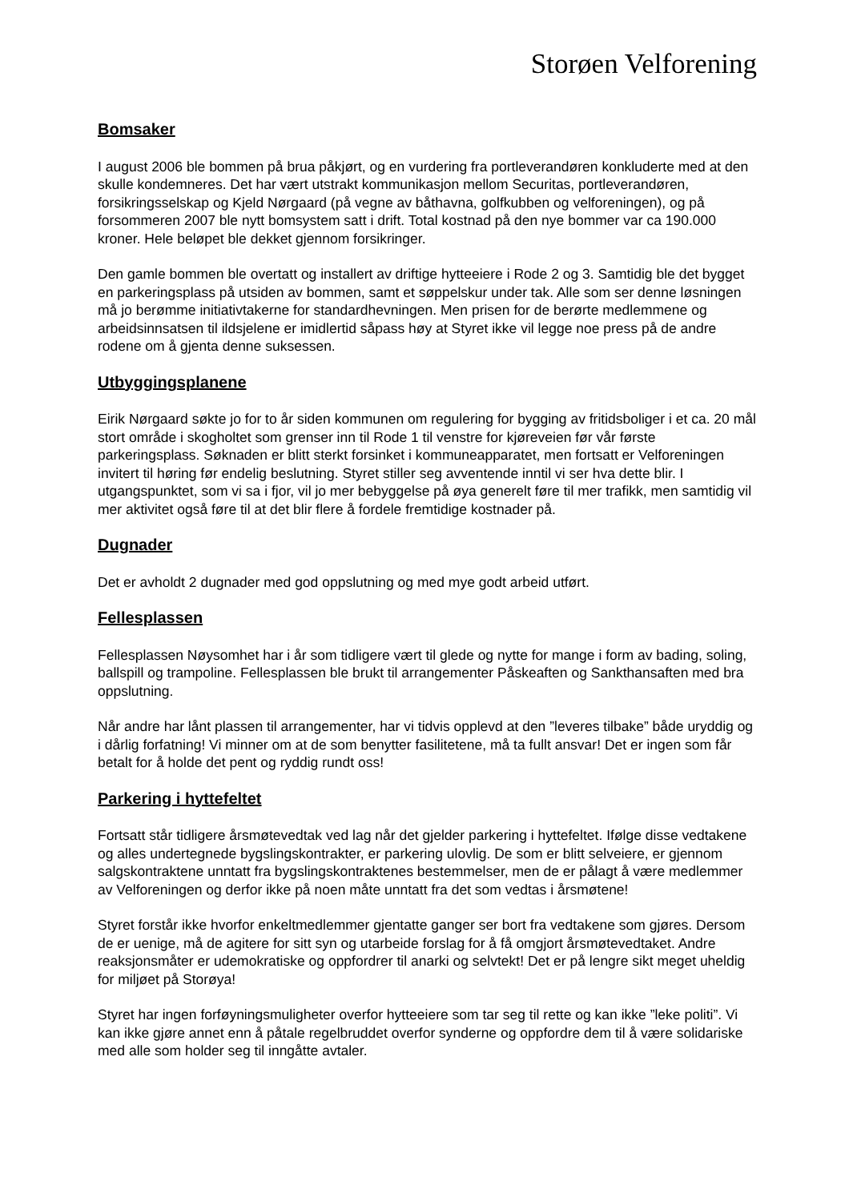Storøen Velforening
Bomsaker
I august 2006 ble bommen på brua påkjørt, og en vurdering fra portleverandøren konkluderte med at den skulle kondemneres. Det har vært utstrakt kommunikasjon mellom Securitas, portleverandøren, forsikringsselskap og Kjeld Nørgaard (på vegne av båthavna, golfkubben og velforeningen), og på forsommeren 2007 ble nytt bomsystem satt i drift. Total kostnad på den nye bommer var ca 190.000 kroner. Hele beløpet ble dekket gjennom forsikringer.
Den gamle bommen ble overtatt og installert av driftige hytteeiere i Rode 2 og 3. Samtidig ble det bygget en parkeringsplass på utsiden av bommen, samt et søppelskur under tak. Alle som ser denne løsningen må jo berømme initiativtakerne for standardhevningen. Men prisen for de berørte medlemmene og arbeidsinnsatsen til ildsjelene er imidlertid såpass høy at Styret ikke vil legge noe press på de andre rodene om å gjenta denne suksessen.
Utbyggingsplanene
Eirik Nørgaard søkte jo for to år siden kommunen om regulering for bygging av fritidsboliger i et ca. 20 mål stort område i skogholtet som grenser inn til Rode 1 til venstre for kjøreveien før vår første parkeringsplass. Søknaden er blitt sterkt forsinket i kommuneapparatet, men fortsatt er Velforeningen invitert til høring før endelig beslutning. Styret stiller seg avventende inntil vi ser hva dette blir. I utgangspunktet, som vi sa i fjor, vil jo mer bebyggelse på øya generelt føre til mer trafikk, men samtidig vil mer aktivitet også føre til at det blir flere å fordele fremtidige kostnader på.
Dugnader
Det er avholdt 2 dugnader med god oppslutning og med mye godt arbeid utført.
Fellesplassen
Fellesplassen Nøysomhet har i år som tidligere vært til glede og nytte for mange i form av bading, soling, ballspill og trampoline. Fellesplassen ble brukt til arrangementer Påskeaften og Sankthansaften med bra oppslutning.
Når andre har lånt plassen til arrangementer, har vi tidvis opplevd at den ”leveres tilbake” både uryddig og i dårlig forfatning! Vi minner om at de som benytter fasilitetene, må ta fullt ansvar! Det er ingen som får betalt for å holde det pent og ryddig rundt oss!
Parkering i hyttefeltet
Fortsatt står tidligere årsmøtevedtak ved lag når det gjelder parkering i hyttefeltet. Ifølge disse vedtakene og alles undertegnede bygslingskontrakter, er parkering ulovlig. De som er blitt selveiere, er gjennom salgskontraktene unntatt fra bygslingskontraktenes bestemmelser, men de er pålagt å være medlemmer av Velforeningen og derfor ikke på noen måte unntatt fra det som vedtas i årsmøtene!
Styret forstår ikke hvorfor enkeltmedlemmer gjentatte ganger ser bort fra vedtakene som gjøres. Dersom de er uenige, må de agitere for sitt syn og utarbeide forslag for å få omgjort årsmøtevedtaket. Andre reaksjonsmåter er udemokratiske og oppfordrer til anarki og selvtekt! Det er på lengre sikt meget uheldig for miljøet på Storøya!
Styret har ingen forføyningsmuligheter overfor hytteeiere som tar seg til rette og kan ikke ”leke politi”. Vi kan ikke gjøre annet enn å påtale regelbruddet overfor synderne og oppfordre dem til å være solidariske med alle som holder seg til inngåtte avtaler.